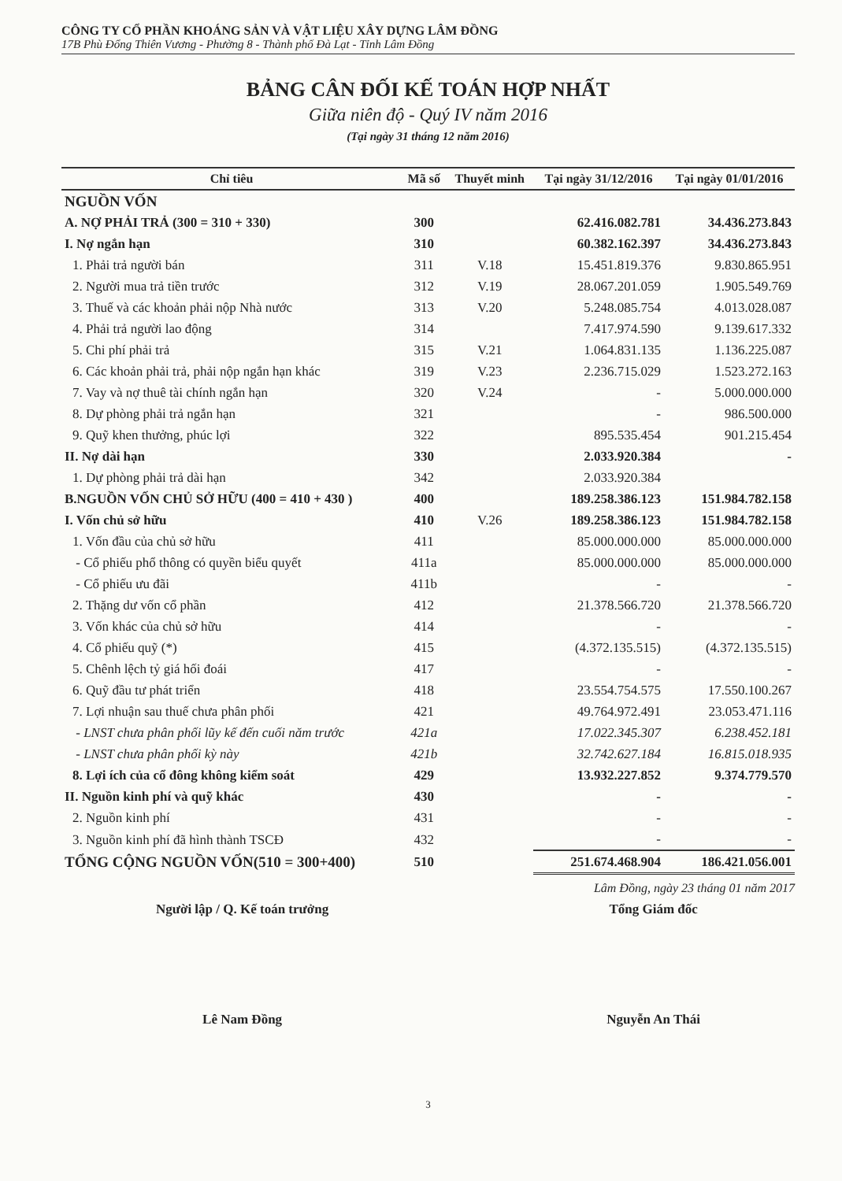CÔNG TY CỔ PHẦN KHOÁNG SẢN VÀ VẬT LIỆU XÂY DỰNG LÂM ĐỒNG
17B Phù Đổng Thiên Vương - Phường 8 - Thành phố Đà Lạt - Tỉnh Lâm Đồng
BẢNG CÂN ĐỐI KẾ TOÁN HỢP NHẤT
Giữa niên độ - Quý IV năm 2016
(Tại ngày 31 tháng 12 năm 2016)
| Chỉ tiêu | Mã số | Thuyết minh | Tại ngày 31/12/2016 | Tại ngày 01/01/2016 |
| --- | --- | --- | --- | --- |
| NGUỒN VỐN | | | | |
| A. NỢ PHẢI TRẢ (300 = 310 + 330) | 300 | | 62.416.082.781 | 34.436.273.843 |
| I. Nợ ngắn hạn | 310 | | 60.382.162.397 | 34.436.273.843 |
| 1. Phải trả người bán | 311 | V.18 | 15.451.819.376 | 9.830.865.951 |
| 2. Người mua trả tiền trước | 312 | V.19 | 28.067.201.059 | 1.905.549.769 |
| 3. Thuế và các khoản phải nộp Nhà nước | 313 | V.20 | 5.248.085.754 | 4.013.028.087 |
| 4. Phải trả người lao động | 314 | | 7.417.974.590 | 9.139.617.332 |
| 5. Chi phí phải trả | 315 | V.21 | 1.064.831.135 | 1.136.225.087 |
| 6. Các khoản phải trả, phải nộp ngắn hạn khác | 319 | V.23 | 2.236.715.029 | 1.523.272.163 |
| 7. Vay và nợ thuê tài chính ngắn hạn | 320 | V.24 | - | 5.000.000.000 |
| 8. Dự phòng phải trả ngắn hạn | 321 | | - | 986.500.000 |
| 9. Quỹ khen thưởng, phúc lợi | 322 | | 895.535.454 | 901.215.454 |
| II. Nợ dài hạn | 330 | | 2.033.920.384 | - |
| 1. Dự phòng phải trả dài hạn | 342 | | 2.033.920.384 | |
| B.NGUỒN VỐN CHỦ SỞ HỮU (400 = 410 + 430 ) | 400 | | 189.258.386.123 | 151.984.782.158 |
| I. Vốn chủ sở hữu | 410 | V.26 | 189.258.386.123 | 151.984.782.158 |
| 1. Vốn đầu của chủ sở hữu | 411 | | 85.000.000.000 | 85.000.000.000 |
| - Cổ phiếu phổ thông có quyền biểu quyết | 411a | | 85.000.000.000 | 85.000.000.000 |
| - Cổ phiếu ưu đãi | 411b | | - | - |
| 2. Thặng dư vốn cổ phần | 412 | | 21.378.566.720 | 21.378.566.720 |
| 3. Vốn khác của chủ sở hữu | 414 | | - | - |
| 4. Cổ phiếu quỹ (*) | 415 | | (4.372.135.515) | (4.372.135.515) |
| 5. Chênh lệch tỷ giá hối đoái | 417 | | - | - |
| 6. Quỹ đầu tư phát triển | 418 | | 23.554.754.575 | 17.550.100.267 |
| 7. Lợi nhuận sau thuế chưa phân phối | 421 | | 49.764.972.491 | 23.053.471.116 |
| - LNST chưa phân phối lũy kế đến cuối năm trước | 421a | | 17.022.345.307 | 6.238.452.181 |
| - LNST chưa phân phối kỳ này | 421b | | 32.742.627.184 | 16.815.018.935 |
| 8. Lợi ích của cổ đông không kiểm soát | 429 | | 13.932.227.852 | 9.374.779.570 |
| II. Nguồn kinh phí và quỹ khác | 430 | | - | - |
| 2. Nguồn kinh phí | 431 | | - | - |
| 3. Nguồn kinh phí đã hình thành TSCĐ | 432 | | - | - |
| TỔNG CỘNG NGUỒN VỐN(510 = 300+400) | 510 | | 251.674.468.904 | 186.421.056.001 |
Lâm Đồng, ngày 23 tháng 01 năm 2017
Người lập / Q. Kế toán trưởng
Lê Nam Đồng
Tổng Giám đốc
Nguyễn An Thái
3